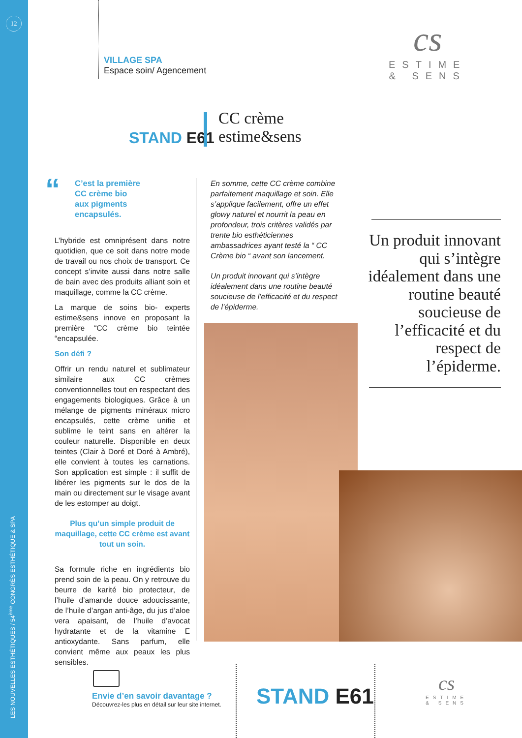12
LES NOUVELLES ESTHÉTIQUES / 54<sup>ème</sup> CONGRÈS ESTHÉTIQUE & SPA
VILLAGE SPA
Espace soin/ Agencement
cs
ESTIME
& SENS
STAND E61
CC crème
estime&sens
“
C’est la première
CC crème bio
aux pigments
encapsulés.
L’hybride est omniprésent dans notre quotidien, que ce soit dans notre mode de travail ou nos choix de transport. Ce concept s’invite aussi dans notre salle de bain avec des produits alliant soin et maquillage, comme la CC crème.
La marque de soins bio- experts estime&sens innove en proposant la première “CC crème bio teintée “encapsulée.
Son défi ?
Offrir un rendu naturel et sublimateur similaire aux CC crèmes conventionnelles tout en respectant des engagements biologiques. Grâce à un mélange de pigments minéraux micro encapsulés, cette crème unifie et sublime le teint sans en altérer la couleur naturelle. Disponible en deux teintes (Clair à Doré et Doré à Ambré), elle convient à toutes les carnations. Son application est simple : il suffit de libérer les pigments sur le dos de la main ou directement sur le visage avant de les estomper au doigt.
Plus qu’un simple produit de maquillage, cette CC crème est avant tout un soin.
Sa formule riche en ingrédients bio prend soin de la peau. On y retrouve du beurre de karité bio protecteur, de l’huile d’amande douce adoucissante, de l’huile d’argan anti-âge, du jus d’aloe vera apaisant, de l’huile d’avocat hydratante et de la vitamine E antioxydante. Sans parfum, elle convient même aux peaux les plus sensibles.
En somme, cette CC crème combine parfaitement maquillage et soin. Elle s’applique facilement, offre un effet glowy naturel et nourrit la peau en profondeur, trois critères validés par trente bio esthéticiennes ambassadrices ayant testé la “ CC Crème bio “ avant son lancement.
Un produit innovant qui s’intègre idéalement dans une routine beauté soucieuse de l’efficacité et du respect de l’épiderme.
Un produit innovant qui s’intègre idéalement dans une routine beauté soucieuse de l’efficacité et du respect de l’épiderme.
Envie d’en savoir davantage ?
Découvrez-les plus en détail sur leur site internet.
STAND E61
cs
ESTIME
& SENS